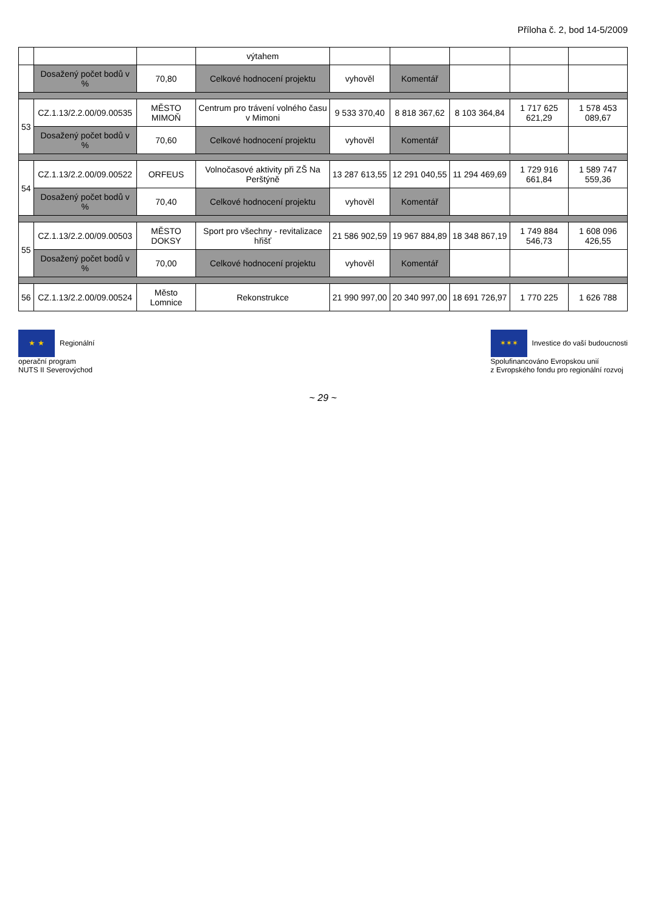Příloha č. 2, bod 14-5/2009
| | | | výtahem | | | | | |
| | Dosažený počet bodů v % | 70,80 | Celkové hodnocení projektu | vyhověl | Komentář | | | |
| 53 | CZ.1.13/2.2.00/09.00535 | MĚSTO MIMOŇ | Centrum pro trávení volného času v Mimoni | 9 533 370,40 | 8 818 367,62 | 8 103 364,84 | 1 717 625 621,29 | 1 578 453 089,67 |
| | Dosažený počet bodů v % | 70,60 | Celkové hodnocení projektu | vyhověl | Komentář | | | |
| 54 | CZ.1.13/2.2.00/09.00522 | ORFEUS | Volnočasové aktivity při ZŠ Na Perštýně | 13 287 613,55 | 12 291 040,55 | 11 294 469,69 | 1 729 916 661,84 | 1 589 747 559,36 |
| | Dosažený počet bodů v % | 70,40 | Celkové hodnocení projektu | vyhověl | Komentář | | | |
| 55 | CZ.1.13/2.2.00/09.00503 | MĚSTO DOKSY | Sport pro všechny - revitalizace hřišť | 21 586 902,59 | 19 967 884,89 | 18 348 867,19 | 1 749 884 546,73 | 1 608 096 426,55 |
| | Dosažený počet bodů v % | 70,00 | Celkové hodnocení projektu | vyhověl | Komentář | | | |
| 56 | CZ.1.13/2.2.00/09.00524 | Město Lomnice | Rekonstrukce | 21 990 997,00 | 20 340 997,00 | 18 691 726,97 | 1 770 225 | 1 626 788 |
★ ★ Regionální
operační program
NUTS II Severovýchod
✶✶✶ Investice do vaší budoucnosti
Spolufinancováno Evropskou unií
z Evropského fondu pro regionální rozvoj
~ 29 ~